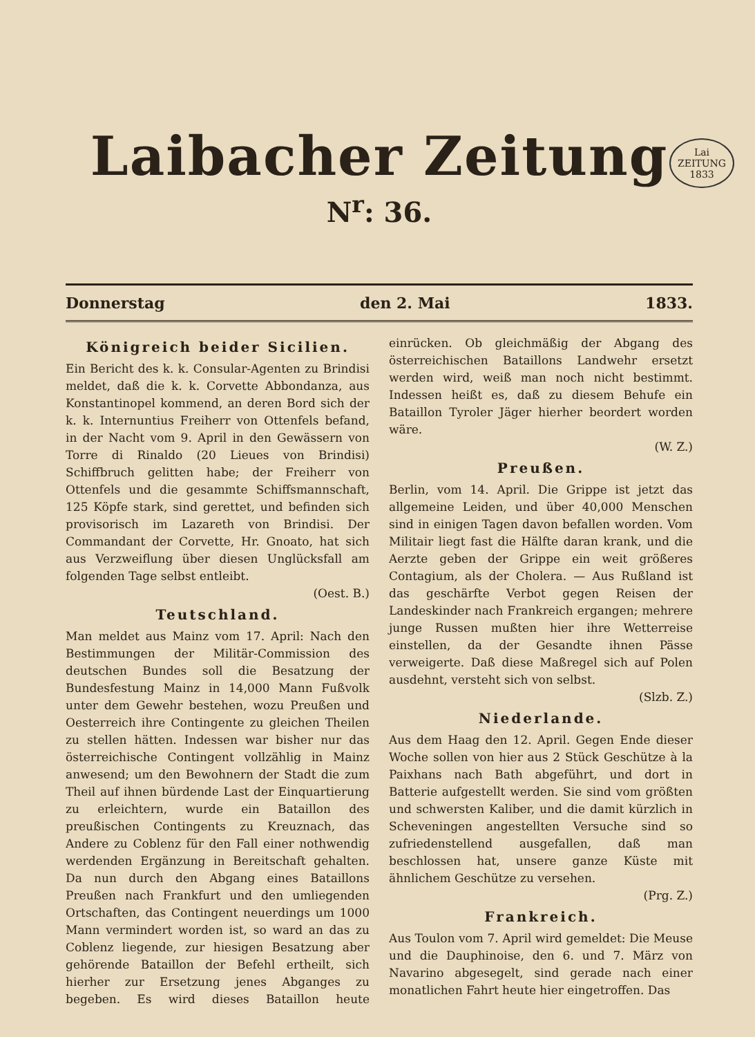Laibacher Zeitung
N<sup>r</sup>: 36.
Lai
ZEITUNG
1833
Donnerstag den 2. Mai 1833.
Königreich beider Sicilien.
Ein Bericht des k. k. Consular-Agenten zu Brindisi meldet, daß die k. k. Corvette Abbondanza, aus Konstantinopel kommend, an deren Bord sich der k. k. Internuntius Freiherr von Ottenfels befand, in der Nacht vom 9. April in den Gewässern von Torre di Rinaldo (20 Lieues von Brindisi) Schiffbruch gelitten habe; der Freiherr von Ottenfels und die gesammte Schiffsmannschaft, 125 Köpfe stark, sind gerettet, und befinden sich provisorisch im Lazareth von Brindisi. Der Commandant der Corvette, Hr. Gnoato, hat sich aus Verzweiflung über diesen Unglücksfall am folgenden Tage selbst entleibt.
(Oest. B.)
Teutschland.
Man meldet aus Mainz vom 17. April: Nach den Bestimmungen der Militär-Commission des deutschen Bundes soll die Besatzung der Bundesfestung Mainz in 14,000 Mann Fußvolk unter dem Gewehr bestehen, wozu Preußen und Oesterreich ihre Contingente zu gleichen Theilen zu stellen hätten. Indessen war bisher nur das österreichische Contingent vollzählig in Mainz anwesend; um den Bewohnern der Stadt die zum Theil auf ihnen bürdende Last der Einquartierung zu erleichtern, wurde ein Bataillon des preußischen Contingents zu Kreuznach, das Andere zu Coblenz für den Fall einer nothwendig werdenden Ergänzung in Bereitschaft gehalten. Da nun durch den Abgang eines Bataillons Preußen nach Frankfurt und den umliegenden Ortschaften, das Contingent neuerdings um 1000 Mann vermindert worden ist, so ward an das zu Coblenz liegende, zur hiesigen Besatzung aber gehörende Bataillon der Befehl ertheilt, sich hierher zur Ersetzung jenes Abganges zu begeben. Es wird dieses Bataillon heute einrücken. Ob gleichmäßig der Abgang des österreichischen Bataillons Landwehr ersetzt werden wird, weiß man noch nicht bestimmt. Indessen heißt es, daß zu diesem Behufe ein Bataillon Tyroler Jäger hierher beordert worden wäre.
(W. Z.)
Preußen.
Berlin, vom 14. April. Die Grippe ist jetzt das allgemeine Leiden, und über 40,000 Menschen sind in einigen Tagen davon befallen worden. Vom Militair liegt fast die Hälfte daran krank, und die Aerzte geben der Grippe ein weit größeres Contagium, als der Cholera. — Aus Rußland ist das geschärfte Verbot gegen Reisen der Landeskinder nach Frankreich ergangen; mehrere junge Russen mußten hier ihre Wetterreise einstellen, da der Gesandte ihnen Pässe verweigerte. Daß diese Maßregel sich auf Polen ausdehnt, versteht sich von selbst.
(Slzb. Z.)
Niederlande.
Aus dem Haag den 12. April. Gegen Ende dieser Woche sollen von hier aus 2 Stück Geschütze à la Paixhans nach Bath abgeführt, und dort in Batterie aufgestellt werden. Sie sind vom größten und schwersten Kaliber, und die damit kürzlich in Scheveningen angestellten Versuche sind so zufriedenstellend ausgefallen, daß man beschlossen hat, unsere ganze Küste mit ähnlichem Geschütze zu versehen.
(Prg. Z.)
Frankreich.
Aus Toulon vom 7. April wird gemeldet: Die Meuse und die Dauphinoise, den 6. und 7. März von Navarino abgesegelt, sind gerade nach einer monatlichen Fahrt heute hier eingetroffen. Das